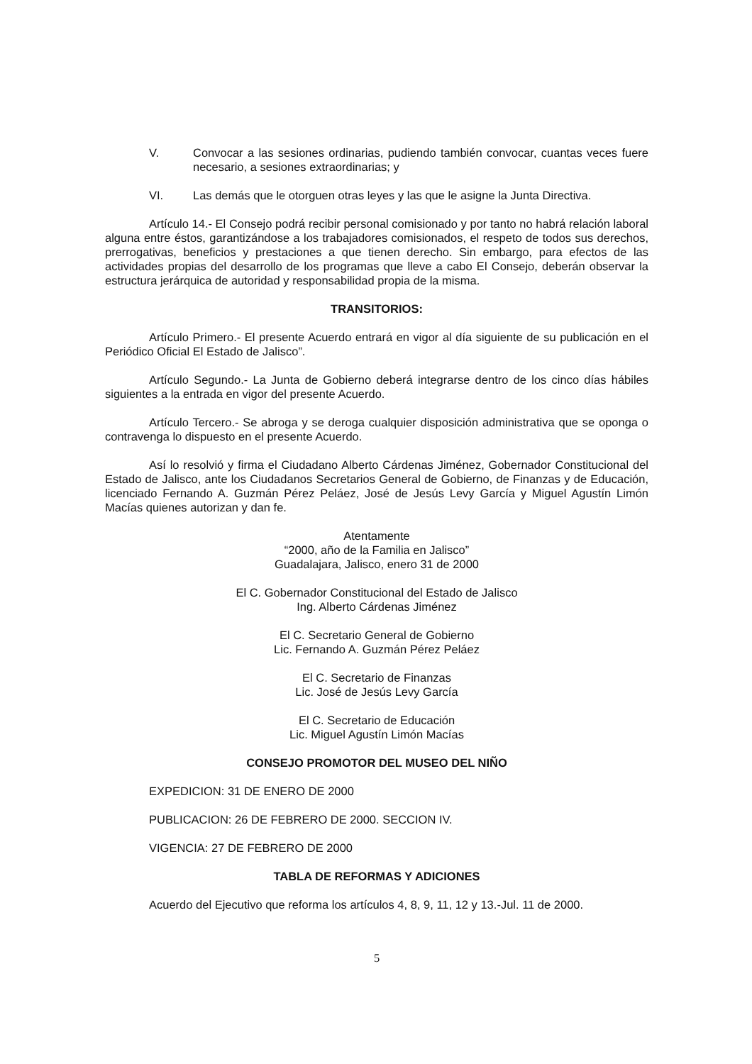V. Convocar a las sesiones ordinarias, pudiendo también convocar, cuantas veces fuere necesario, a sesiones extraordinarias; y
VI. Las demás que le otorguen otras leyes y las que le asigne la Junta Directiva.
Artículo 14.- El Consejo podrá recibir personal comisionado y por tanto no habrá relación laboral alguna entre éstos, garantizándose a los trabajadores comisionados, el respeto de todos sus derechos, prerrogativas, beneficios y prestaciones a que tienen derecho. Sin embargo, para efectos de las actividades propias del desarrollo de los programas que lleve a cabo El Consejo, deberán observar la estructura jerárquica de autoridad y responsabilidad propia de la misma.
TRANSITORIOS:
Artículo Primero.- El presente Acuerdo entrará en vigor al día siguiente de su publicación en el Periódico Oficial El Estado de Jalisco”.
Artículo Segundo.- La Junta de Gobierno deberá integrarse dentro de los cinco días hábiles siguientes a la entrada en vigor del presente Acuerdo.
Artículo Tercero.- Se abroga y se deroga cualquier disposición administrativa que se oponga o contravenga lo dispuesto en el presente Acuerdo.
Así lo resolvió y firma el Ciudadano Alberto Cárdenas Jiménez, Gobernador Constitucional del Estado de Jalisco, ante los Ciudadanos Secretarios General de Gobierno, de Finanzas y de Educación, licenciado Fernando A. Guzmán Pérez Peláez, José de Jesús Levy García y Miguel Agustín Limón Macías quienes autorizan y dan fe.
Atentamente
“2000, año de la Familia en Jalisco”
Guadalajara, Jalisco, enero 31 de 2000
El C. Gobernador Constitucional del Estado de Jalisco
Ing. Alberto Cárdenas Jiménez
El C. Secretario General de Gobierno
Lic. Fernando A. Guzmán Pérez Peláez
El C. Secretario de Finanzas
Lic. José de Jesús Levy García
El C. Secretario de Educación
Lic. Miguel Agustín Limón Macías
CONSEJO PROMOTOR DEL MUSEO DEL NIÑO
EXPEDICION: 31 DE ENERO DE 2000
PUBLICACION: 26 DE FEBRERO DE 2000. SECCION IV.
VIGENCIA: 27 DE FEBRERO DE 2000
TABLA DE REFORMAS Y ADICIONES
Acuerdo del Ejecutivo que reforma los artículos 4, 8, 9, 11, 12 y 13.-Jul. 11 de 2000.
5